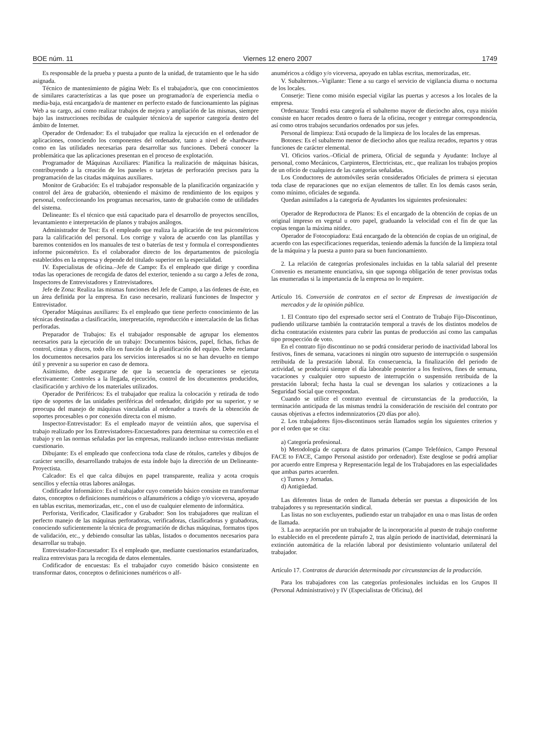BOE núm. 11 Viernes 12 enero 2007 1749
Es responsable de la prueba y puesta a punto de la unidad, de tratamiento que le ha sido asignada.
Técnico de mantenimiento de página Web: Es el trabajador/a, que con conocimientos de similares características a las que posee un programador/a de experiencia media o media-baja, está encargado/a de mantener en perfecto estado de funcionamiento las páginas Web a su cargo, así como realizar trabajos de mejora y ampliación de las mismas, siempre bajo las instrucciones recibidas de cualquier técnico/a de superior categoría dentro del ámbito de Internet.
Operador de Ordenador: Es el trabajador que realiza la ejecución en el ordenador de aplicaciones, conociendo los componentes del ordenador, tanto a nivel de «hardware» como en las utilidades necesarias para desarrollar sus funciones. Deberá conocer la problemática que las aplicaciones presentan en el proceso de explotación.
Programador de Máquinas Auxiliares: Planifica la realización de máquinas básicas, contribuyendo a la creación de los paneles o tarjetas de perforación precisos para la programación de las citadas máquinas auxiliares.
Monitor de Grabación: Es el trabajador responsable de la planificación organización y control del área de grabación, obteniendo el máximo de rendimiento de los equipos y personal, confeccionando los programas necesarios, tanto de grabación como de utilidades del sistema.
Delineante: Es el técnico que está capacitado para el desarrollo de proyectos sencillos, levantamiento e interpretación de planos y trabajos análogos.
Administrador de Test: Es el empleado que realiza la aplicación de test psicométricos para la calificación del personal. Los corrige y valora de acuerdo con las plantillas y baremos contenidos en los manuales de test o baterías de test y formula el correspondientes informe psicométrico. Es el colaborador directo de los departamentos de psicología establecidos en la empresa y depende del titulado superior en la especialidad.
IV. Especialistas de oficina.–Jefe de Campo: Es el empleado que dirige y coordina todas las operaciones de recogida de datos del exterior, teniendo a su cargo a Jefes de zona, Inspectores de Entrevistadores y Entrevistadores.
Jefe de Zona: Realiza las mismas funciones del Jefe de Campo, a las órdenes de éste, en un área definida por la empresa. En caso necesario, realizará funciones de Inspector y Entrevistador.
Operador Máquinas auxiliares: Es el empleado que tiene perfecto conocimiento de las técnicas destinadas a clasificación, interpretación, reproducción e intercalación de las fichas perforadas.
Preparador de Trabajos: Es el trabajador responsable de agrupar los elementos necesarios para la ejecución de un trabajo: Documentos básicos, papel, fichas, fichas de control, cintas y discos, todo ello en función de la planificación del equipo. Debe reclamar los documentos necesarios para los servicios interesados si no se han devuelto en tiempo útil y prevenir a su superior en caso de demora.
Asimismo, debe asegurarse de que la secuencia de operaciones se ejecuta efectivamente: Controles a la llegada, ejecución, control de los documentos producidos, clasificación y archivo de los materiales utilizados.
Operador de Periféricos: Es el trabajador que realiza la colocación y retirada de todo tipo de soportes de las unidades periféricas del ordenador, dirigido por su superior, y se preocupa del manejo de máquinas vinculadas al ordenador a través de la obtención de soportes procesables o por conexión directa con el mismo.
Inspector-Entrevistador: Es el empleado mayor de veintiún años, que supervisa el trabajo realizado por los Entrevistadores-Encuestadores para determinar su corrección en el trabajo y en las normas señaladas por las empresas, realizando incluso entrevistas mediante cuestionario.
Dibujante: Es el empleado que confecciona toda clase de rótulos, carteles y dibujos de carácter sencillo, desarrollando trabajos de esta índole bajo la dirección de un Delineante-Proyectista.
Calcador: Es el que calca dibujos en papel transparente, realiza y acota croquis sencillos y efectúa otras labores análogas.
Codificador Informático: Es el trabajador cuyo cometido básico consiste en transformar datos, conceptos o definiciones numéricos o alfanuméricos a código y/o viceversa, apoyado en tablas escritas, memorizadas, etc., con el uso de cualquier elemento de informática.
Perforista, Verificador, Clasificador y Grabador: Son los trabajadores que realizan el perfecto manejo de las máquinas perforadoras, verificadoras, clasificadoras y grabadoras, conociendo suficientemente la técnica de programación de dichas máquinas, formatos tipos de validación, etc., y debiendo consultar las tablas, listados o documentos necesarios para desarrollar su trabajo.
Entrevistador-Encuestador: Es el empleado que, mediante cuestionarios estandarizados, realiza entrevistas para la recogida de datos elementales.
Codificador de encuestas: Es el trabajador cuyo cometido básico consistente en transformar datos, conceptos o definiciones numéricos o alf-
anuméricos a código y/o viceversa, apoyado en tablas escritas, memorizadas, etc.
V. Subalternos.–Vigilante: Tiene a su cargo el servicio de vigilancia diurna o nocturna de los locales.
Conserje: Tiene como misión especial vigilar las puertas y accesos a los locales de la empresa.
Ordenanza: Tendrá esta categoría el subalterno mayor de dieciocho años, cuya misión consiste en hacer recados dentro o fuera de la oficina, recoger y entregar correspondencia, así como otros trabajos secundarios ordenados por sus jefes.
Personal de limpieza: Está ocupado de la limpieza de los locales de las empresas.
Botones: Es el subalterno menor de dieciocho años que realiza recados, repartos y otras funciones de carácter elemental.
VI. Oficios varios.–Oficial de primera, Oficial de segunda y Ayudante: Incluye al personal, como Mecánicos, Carpinteros, Electricistas, etc., que realizan los trabajos propios de un oficio de cualquiera de las categorías señaladas.
Los Conductores de automóviles serán considerados Oficiales de primera si ejecutan toda clase de reparaciones que no exijan elementos de taller. En los demás casos serán, como mínimo, oficiales de segunda.
Quedan asimilados a la categoría de Ayudantes los siguientes profesionales:
Operador de Reproductora de Planos: Es el encargado de la obtención de copias de un original impreso en vegetal u otro papel, graduando la velocidad con el fin de que las copias tengan la máxima nitidez.
Operador de Fotocopiadora: Está encargado de la obtención de copias de un original, de acuerdo con las especificaciones requeridas, teniendo además la función de la limpieza total de la máquina y la puesta a punto para su buen funcionamiento.
2. La relación de categorías profesionales incluidas en la tabla salarial del presente Convenio es meramente enunciativa, sin que suponga obligación de tener provistas todas las enumeradas si la importancia de la empresa no lo requiere.
Artículo 16. Conversión de contratos en el sector de Empresas de investigación de mercados y de la opinión pública.
1. El Contrato tipo del expresado sector será el Contrato de Trabajo Fijo-Discontinuo, pudiendo utilizarse también la contratación temporal a través de los distintos modelos de dicha contratación existentes para cubrir las puntas de producción así como las campañas tipo prospección de voto.
En el contrato fijo discontinuo no se podrá considerar periodo de inactividad laboral los festivos, fines de semana, vacaciones ni ningún otro supuesto de interrupción o suspensión retribuida de la prestación laboral. En consecuencia, la finalización del periodo de actividad, se producirá siempre el día laborable posterior a los festivos, fines de semana, vacaciones y cualquier otro supuesto de interrupción o suspensión retribuida de la prestación laboral; fecha hasta la cual se devengan los salarios y cotizaciones a la Seguridad Social que correspondan.
Cuando se utilice el contrato eventual de circunstancias de la producción, la terminación anticipada de las mismas tendrá la consideración de rescisión del contrato por causas objetivas a efectos indemnizatorios (20 días por año).
2. Los trabajadores fijos-discontinuos serán llamados según los siguientes criterios y por el orden que se cita:
a) Categoría profesional.
b) Metodología de captura de datos primarios (Campo Telefónico, Campo Personal FACE to FACE, Campo Personal asistido por ordenador). Este desglose se podrá ampliar por acuerdo entre Empresa y Representación legal de los Trabajadores en las especialidades que ambas partes acuerden.
c) Turnos y Jornadas.
d) Antigüedad.
Las diferentes listas de orden de llamada deberán ser puestas a disposición de los trabajadores y su representación sindical.
Las listas no son excluyentes, pudiendo estar un trabajador en una o mas listas de orden de llamada.
3. La no aceptación por un trabajador de la incorporación al puesto de trabajo conforme lo establecido en el precedente párrafo 2, tras algún periodo de inactividad, determinará la extinción automática de la relación laboral por desistimiento voluntario unilateral del trabajador.
Artículo 17. Contratos de duración determinada por circunstancias de la producción.
Para los trabajadores con las categorías profesionales incluidas en los Grupos II (Personal Administrativo) y IV (Especialistas de Oficina), del